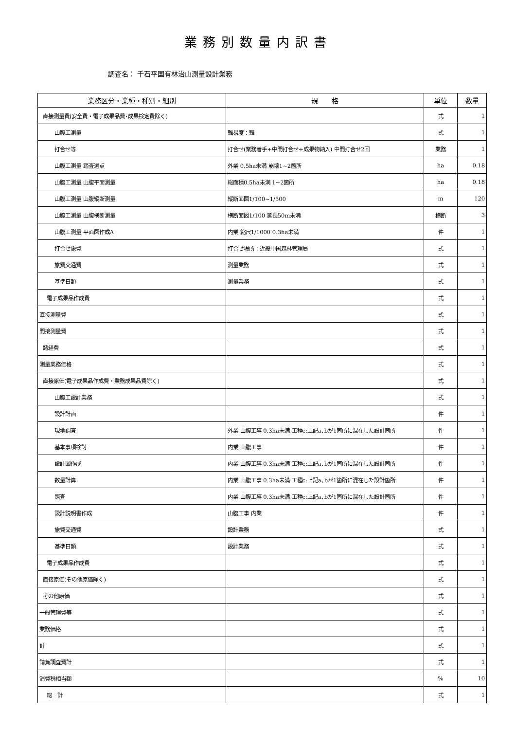業務別数量内訳書
調査名： 千石平国有林治山測量設計業務
| 業務区分・業種・種別・細別 | 規 格 | 単位 | 数量 |
| --- | --- | --- | --- |
| 直接測量費(安全費・電子成果品費･成果検定費除く) | | 式 | 1 |
| 山腹工測量 | 難易度：難 | 式 | 1 |
| 打合せ等 | 打合せ(業務着手+中間打合せ+成果物納入) 中間打合せ2回 | 業務 | 1 |
| 山腹工測量 踏査選点 | 外業 0.5ha未満 崩壊1~2箇所 | ha | 0.18 |
| 山腹工測量 山腹平面測量 | 総面積0.5ha未満 1~2箇所 | ha | 0.18 |
| 山腹工測量 山腹縦断測量 | 縦断面図1/100~1/500 | m | 120 |
| 山腹工測量 山腹横断測量 | 横断面図1/100 延長50m未満 | 横断 | 3 |
| 山腹工測量 平面図作成A | 内業 縮尺1/1000 0.3ha未満 | 件 | 1 |
| 打合せ旅費 | 打合せ場所：近畿中国森林管理局 | 式 | 1 |
| 旅費交通費 | 測量業務 | 式 | 1 |
| 基準日額 | 測量業務 | 式 | 1 |
| 電子成果品作成費 | | 式 | 1 |
| 直接測量費 | | 式 | 1 |
| 間接測量費 | | 式 | 1 |
| 諸経費 | | 式 | 1 |
| 測量業務価格 | | 式 | 1 |
| 直接原価(電子成果品作成費・業務成果品費除く) | | 式 | 1 |
| 山腹工設計業務 | | 式 | 1 |
| 設計計画 | | 件 | 1 |
| 現地調査 | 外業 山腹工事 0.3ha未満 工種c:上記a､bが1箇所に混在した設計箇所 | 件 | 1 |
| 基本事項検討 | 内業 山腹工事 | 件 | 1 |
| 設計図作成 | 内業 山腹工事 0.3ha未満 工種c:上記a､bが1箇所に混在した設計箇所 | 件 | 1 |
| 数量計算 | 内業 山腹工事 0.3ha未満 工種c:上記a､bが1箇所に混在した設計箇所 | 件 | 1 |
| 照査 | 内業 山腹工事 0.3ha未満 工種c:上記a､bが1箇所に混在した設計箇所 | 件 | 1 |
| 設計説明書作成 | 山腹工事 内業 | 件 | 1 |
| 旅費交通費 | 設計業務 | 式 | 1 |
| 基準日額 | 設計業務 | 式 | 1 |
| 電子成果品作成費 | | 式 | 1 |
| 直接原価(その他原価除く) | | 式 | 1 |
| その他原価 | | 式 | 1 |
| 一般管理費等 | | 式 | 1 |
| 業務価格 | | 式 | 1 |
| 計 | | 式 | 1 |
| 請負調査費計 | | 式 | 1 |
| 消費税相当額 | | % | 10 |
| 総 計 | | 式 | 1 |